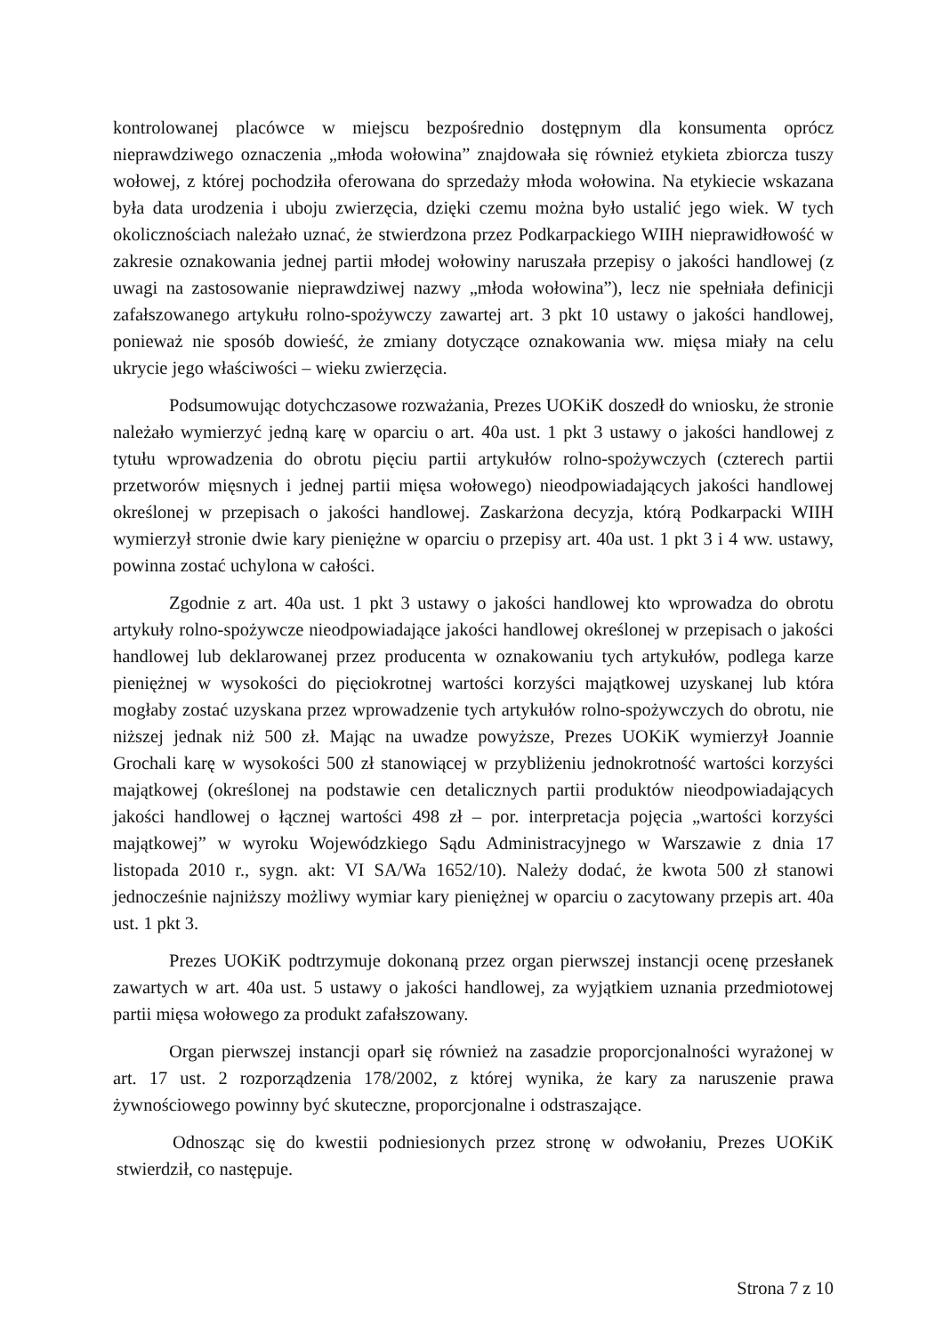kontrolowanej placówce w miejscu bezpośrednio dostępnym dla konsumenta oprócz nieprawdziwego oznaczenia „młoda wołowina” znajdowała się również etykieta zbiorcza tuszy wołowej, z której pochodziła oferowana do sprzedaży młoda wołowina. Na etykiecie wskazana była data urodzenia i uboju zwierzęcia, dzięki czemu można było ustalić jego wiek. W tych okolicznościach należało uznać, że stwierdzona przez Podkarpackiego WIIH nieprawidłowość w zakresie oznakowania jednej partii młodej wołowiny naruszała przepisy o jakości handlowej (z uwagi na zastosowanie nieprawdziwej nazwy „młoda wołowina”), lecz nie spełniała definicji zafałszowanego artykułu rolno-spożywczy zawartej art. 3 pkt 10 ustawy o jakości handlowej, ponieważ nie sposób dowieść, że zmiany dotyczące oznakowania ww. mięsa miały na celu ukrycie jego właściwości – wieku zwierzęcia.
Podsumowując dotychczasowe rozważania, Prezes UOKiK doszedł do wniosku, że stronie należało wymierzyć jedną karę w oparciu o art. 40a ust. 1 pkt 3 ustawy o jakości handlowej z tytułu wprowadzenia do obrotu pięciu partii artykułów rolno-spożywczych (czterech partii przetworów mięsnych i jednej partii mięsa wołowego) nieodpowiadających jakości handlowej określonej w przepisach o jakości handlowej. Zaskarżona decyzja, którą Podkarpacki WIIH wymierzył stronie dwie kary pieniężne w oparciu o przepisy art. 40a ust. 1 pkt 3 i 4 ww. ustawy, powinna zostać uchylona w całości.
Zgodnie z art. 40a ust. 1 pkt 3 ustawy o jakości handlowej kto wprowadza do obrotu artykuły rolno-spożywcze nieodpowiadające jakości handlowej określonej w przepisach o jakości handlowej lub deklarowanej przez producenta w oznakowaniu tych artykułów, podlega karze pieniężnej w wysokości do pięciokrotnej wartości korzyści majątkowej uzyskanej lub która mogłaby zostać uzyskana przez wprowadzenie tych artykułów rolno-spożywczych do obrotu, nie niższej jednak niż 500 zł. Mając na uwadze powyższe, Prezes UOKiK wymierzył Joannie Grochali karę w wysokości 500 zł stanowiącej w przybliżeniu jednokrotność wartości korzyści majątkowej (określonej na podstawie cen detalicznych partii produktów nieodpowiadających jakości handlowej o łącznej wartości 498 zł – por. interpretacja pojęcia „wartości korzyści majątkowej” w wyroku Wojewódzkiego Sądu Administracyjnego w Warszawie z dnia 17 listopada 2010 r., sygn. akt: VI SA/Wa 1652/10). Należy dodać, że kwota 500 zł stanowi jednocześnie najniższy możliwy wymiar kary pieniężnej w oparciu o zacytowany przepis art. 40a ust. 1 pkt 3.
Prezes UOKiK podtrzymuje dokonaną przez organ pierwszej instancji ocenę przesłanek zawartych w art. 40a ust. 5 ustawy o jakości handlowej, za wyjątkiem uznania przedmiotowej partii mięsa wołowego za produkt zafałszowany.
Organ pierwszej instancji oparł się również na zasadzie proporcjonalności wyrażonej w art. 17 ust. 2 rozporządzenia 178/2002, z której wynika, że kary za naruszenie prawa żywnościowego powinny być skuteczne, proporcjonalne i odstraszające.
Odnosząc się do kwestii podniesionych przez stronę w odwołaniu, Prezes UOKiK stwierdził, co następuje.
Strona 7 z 10